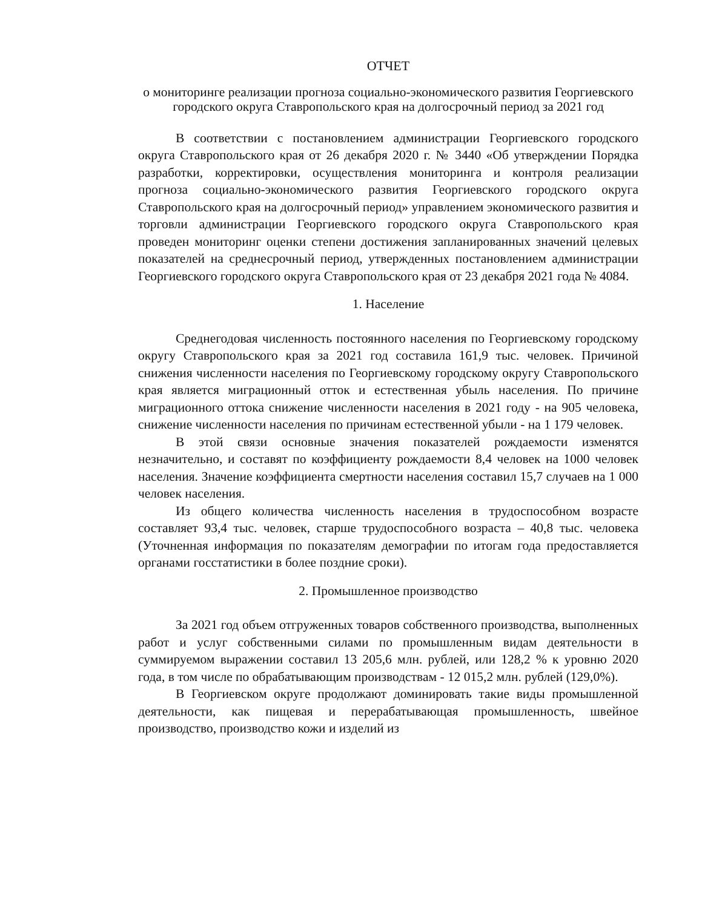ОТЧЕТ
о мониторинге реализации прогноза социально-экономического развития Георгиевского городского округа Ставропольского края на долгосрочный период за 2021 год
В соответствии с постановлением администрации Георгиевского городского округа Ставропольского края от 26 декабря 2020 г. № 3440 «Об утверждении Порядка разработки, корректировки, осуществления мониторинга и контроля реализации прогноза социально-экономического развития Георгиевского городского округа Ставропольского края на долгосрочный период» управлением экономического развития и торговли администрации Георгиевского городского округа Ставропольского края проведен мониторинг оценки степени достижения запланированных значений целевых показателей на среднесрочный период, утвержденных постановлением администрации Георгиевского городского округа Ставропольского края от 23 декабря 2021 года № 4084.
1. Население
Среднегодовая численность постоянного населения по Георгиевскому городскому округу Ставропольского края за 2021 год составила 161,9 тыс. человек. Причиной снижения численности населения по Георгиевскому городскому округу Ставропольского края является миграционный отток и естественная убыль населения. По причине миграционного оттока снижение численности населения в 2021 году - на 905 человека, снижение численности населения по причинам естественной убыли - на 1 179 человек.
В этой связи основные значения показателей рождаемости изменятся незначительно, и составят по коэффициенту рождаемости 8,4 человек на 1000 человек населения. Значение коэффициента смертности населения составил 15,7 случаев на 1 000 человек населения.
Из общего количества численность населения в трудоспособном возрасте составляет 93,4 тыс. человек, старше трудоспособного возраста – 40,8 тыс. человека (Уточненная информация по показателям демографии по итогам года предоставляется органами госстатистики в более поздние сроки).
2. Промышленное производство
За 2021 год объем отгруженных товаров собственного производства, выполненных работ и услуг собственными силами по промышленным видам деятельности в суммируемом выражении составил 13 205,6 млн. рублей, или 128,2 % к уровню 2020 года, в том числе по обрабатывающим производствам - 12 015,2 млн. рублей (129,0%).
В Георгиевском округе продолжают доминировать такие виды промышленной деятельности, как пищевая и перерабатывающая промышленность, швейное производство, производство кожи и изделий из